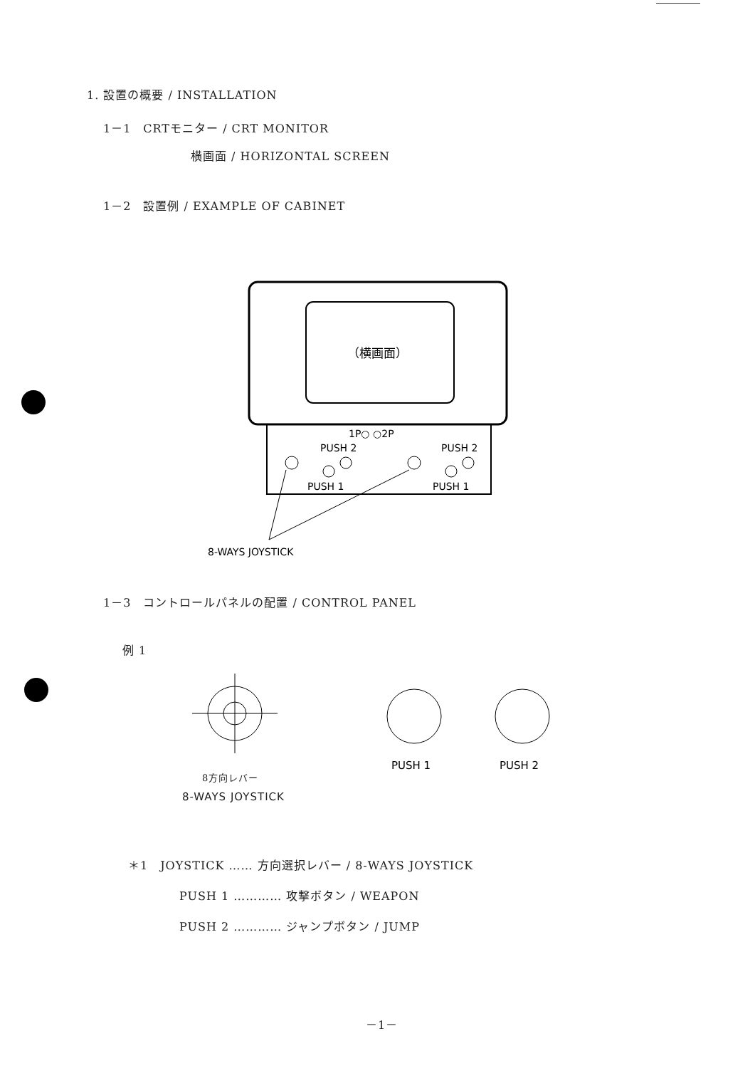1. 設置の概要 / INSTALLATION
1－1　CRTモニター / CRT MONITOR
横画面 / HORIZONTAL SCREEN
1－2　設置例 / EXAMPLE OF CABINET
（横画面）
1P○ ○2P
PUSH 2
PUSH 2
PUSH 1
PUSH 1
8-WAYS JOYSTICK
1－3　コントロールパネルの配置 / CONTROL PANEL
例 1
PUSH 1
PUSH 2
8方向レバー
8-WAYS JOYSTICK
＊1　JOYSTICK …… 方向選択レバー / 8-WAYS JOYSTICK
PUSH 1 ………… 攻撃ボタン / WEAPON
PUSH 2 ………… ジャンプボタン / JUMP
－1－